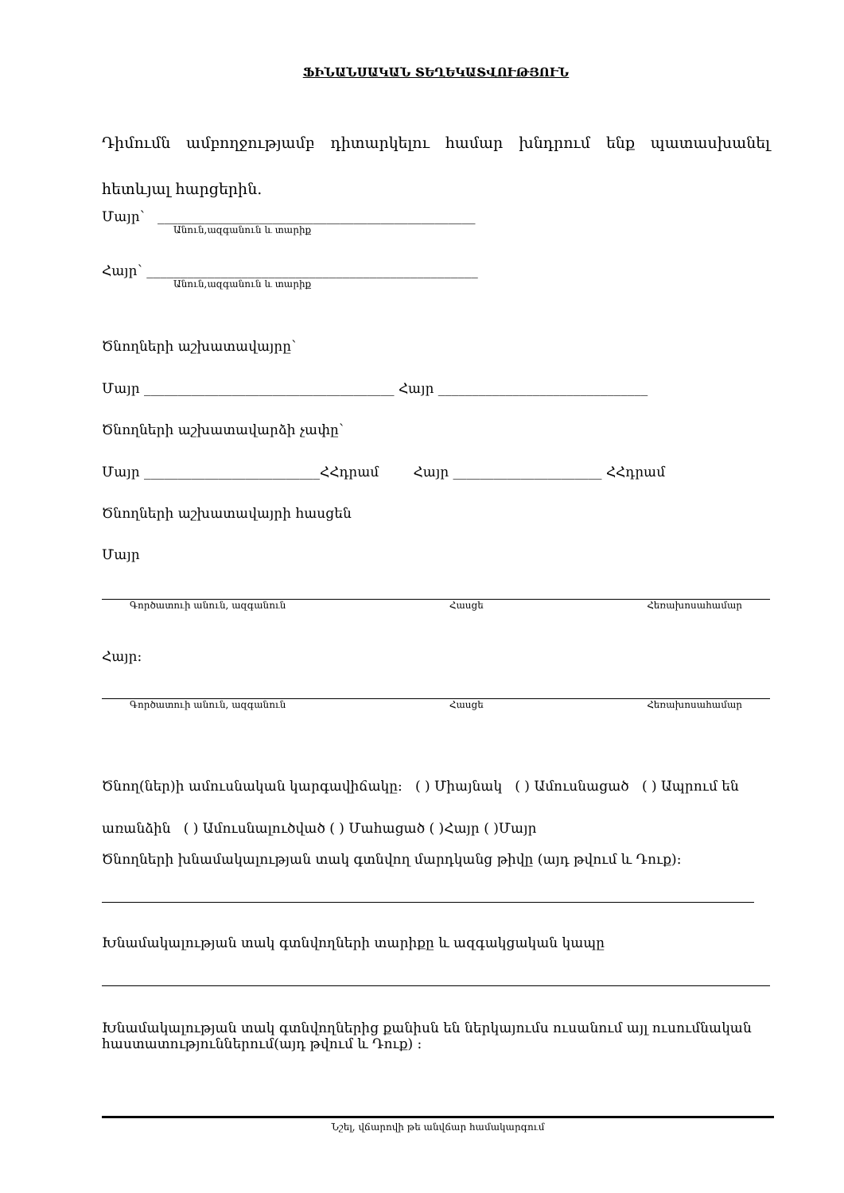ՖԻՆԱՆՍԱԿԱՆ ՏԵՂԵԿԱՏՎՈՒԹՅՈՒՆ
Դիմումն ամբողջությամբ դիտարկելու համար խնդրում ենք պատասխանել հետևյալ հարցերին.
Մայր՝ _______________________________________________
Անուն,ազգանուն և տարիք
Հայր՝ _________________________________________________
Անուն,ազգանուն և տարիք
Ծնողների աշխատավայրը՝
Մայր _____________________________________ Հայր _______________________________
Ծնողների աշխատավարձի չափը՝
Մայր __________________________ՀՀդրամ Հայր ______________________ ՀՀդրամ
Ծնողների աշխատավայրի հասցեն
Մայր
Գործատուի անուն, ազգանուն Հասցե Հեռախոսահամար
Հայր:
Գործատուի անուն, ազգանուն Հասցե Հեռախոսահամար
Ծնող(ներ)ի ամուսնական կարգավիճակը: ( ) Միայնակ ( ) Ամուսնացած ( ) Ապրում են առանձին ( ) Ամուսնալուծված ( ) Մահացած ( )Հայր ( )Մայր
Ծնողների խնամակալության տակ գտնվող մարդկանց թիվը (այդ թվում և Դուք):
Խնամակալության տակ գտնվողների տարիքը և ազգակցական կապը
Խնամակալության տակ գտնվողներից քանիսն են ներկայումս ուսանում այլ ուսումնական հաստատություններում(այդ թվում և Դուք) :
Նշել, վճարովի թե անվճար համակարգում